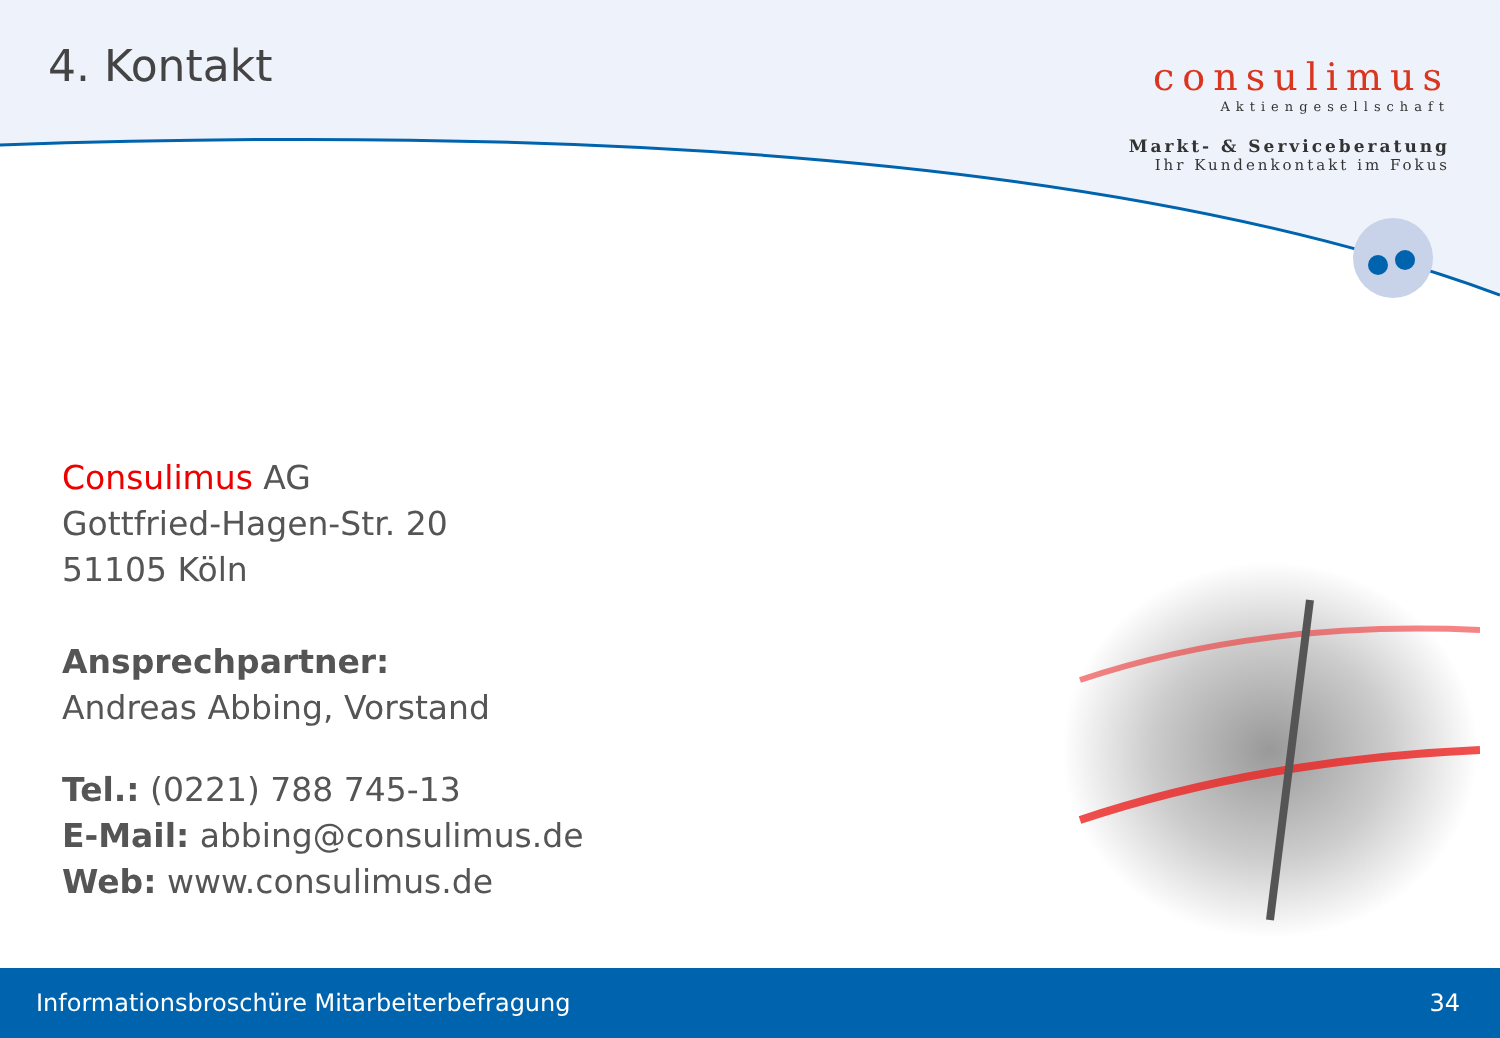4. Kontakt
consulimus
Aktiengesellschaft
Markt- & Serviceberatung
Ihr Kundenkontakt im Fokus
Consulimus AG
Gottfried-Hagen-Str. 20
51105 Köln
Ansprechpartner:
Andreas Abbing, Vorstand
Tel.: (0221) 788 745-13
E-Mail: abbing@consulimus.de
Web: www.consulimus.de
Informationsbroschüre Mitarbeiterbefragung 34